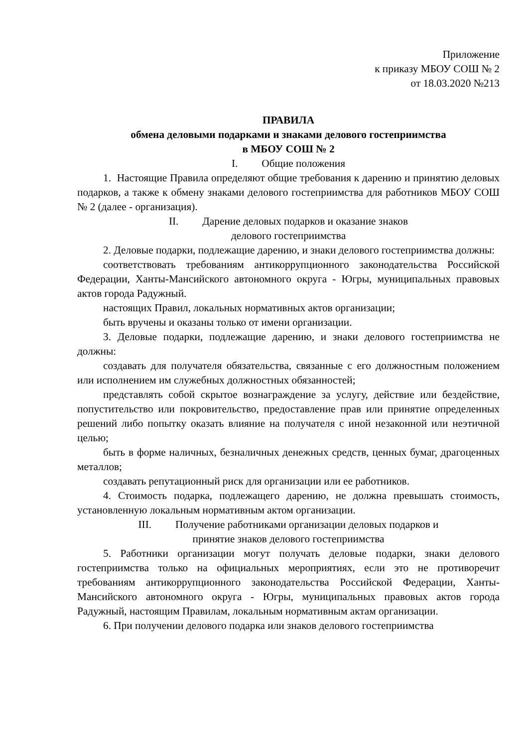Приложение
к приказу МБОУ СОШ № 2
от 18.03.2020 №213
ПРАВИЛА
обмена деловыми подарками и знаками делового гостеприимства
в МБОУ СОШ № 2
I. Общие положения
1. Настоящие Правила определяют общие требования к дарению и принятию деловых подарков, а также к обмену знаками делового гостеприимства для работников МБОУ СОШ № 2 (далее - организация).
II. Дарение деловых подарков и оказание знаков
делового гостеприимства
2. Деловые подарки, подлежащие дарению, и знаки делового гостеприимства должны:
соответствовать требованиям антикоррупционного законодательства Российской Федерации, Ханты-Мансийского автономного округа - Югры, муниципальных правовых актов города Радужный.
настоящих Правил, локальных нормативных актов организации;
быть вручены и оказаны только от имени организации.
3. Деловые подарки, подлежащие дарению, и знаки делового гостеприимства не должны:
создавать для получателя обязательства, связанные с его должностным положением или исполнением им служебных должностных обязанностей;
представлять собой скрытое вознаграждение за услугу, действие или бездействие, попустительство или покровительство, предоставление прав или принятие определенных решений либо попытку оказать влияние на получателя с иной незаконной или неэтичной целью;
быть в форме наличных, безналичных денежных средств, ценных бумаг, драгоценных металлов;
создавать репутационный риск для организации или ее работников.
4. Стоимость подарка, подлежащего дарению, не должна превышать стоимость, установленную локальным нормативным актом организации.
III. Получение работниками организации деловых подарков и
принятие знаков делового гостеприимства
5. Работники организации могут получать деловые подарки, знаки делового гостеприимства только на официальных мероприятиях, если это не противоречит требованиям антикоррупционного законодательства Российской Федерации, Ханты-Мансийского автономного округа - Югры, муниципальных правовых актов города Радужный, настоящим Правилам, локальным нормативным актам организации.
6. При получении делового подарка или знаков делового гостеприимства